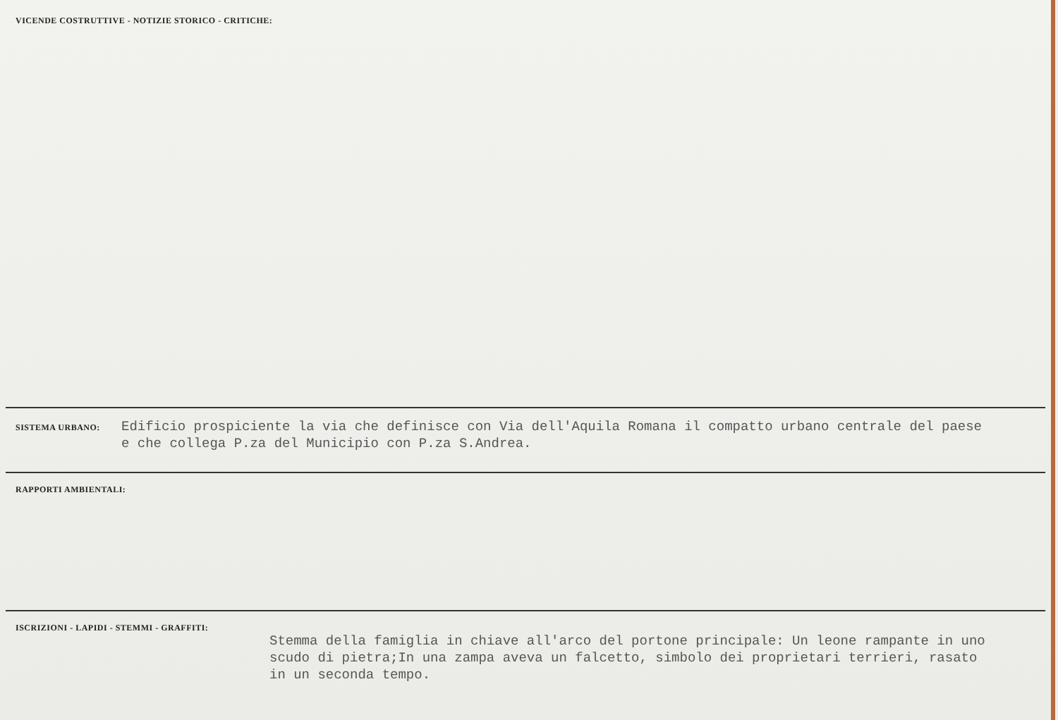VICENDE COSTRUTTIVE - NOTIZIE STORICO - CRITICHE:
SISTEMA URBANO:
Edificio prospiciente la via che definisce con Via dell'Aquila Romana il compatto urbano centrale del paese
e che collega P.za del Municipio con P.za S.Andrea.
RAPPORTI AMBIENTALI:
ISCRIZIONI - LAPIDI - STEMMI - GRAFFITI:
Stemma della famiglia in chiave all'arco del portone principale: Un leone rampante in uno
scudo di pietra;In una zampa aveva un falcetto, simbolo dei proprietari terrieri, rasato
in un seconda tempo.